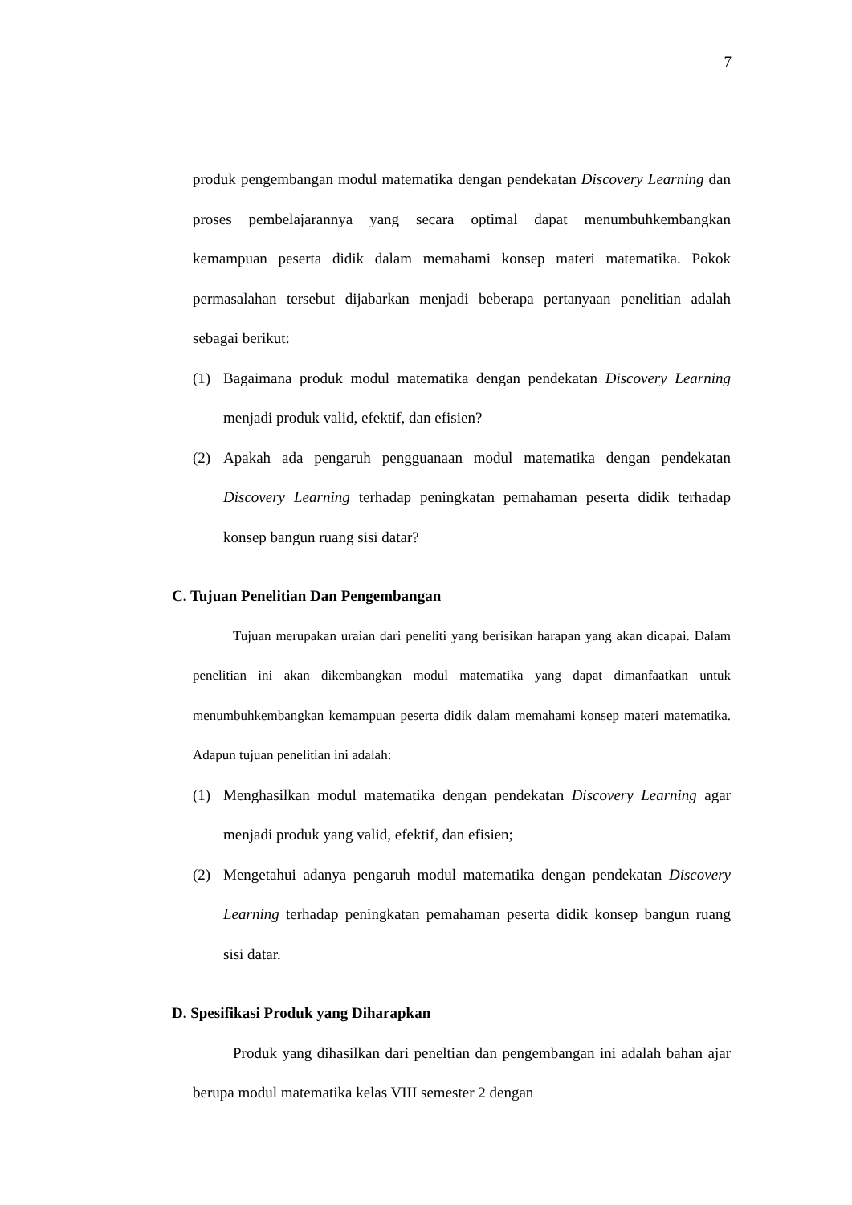7
produk pengembangan modul matematika dengan pendekatan Discovery Learning dan proses pembelajarannya yang secara optimal dapat menumbuhkembangkan kemampuan peserta didik dalam memahami konsep materi matematika. Pokok permasalahan tersebut dijabarkan menjadi beberapa pertanyaan penelitian adalah sebagai berikut:
(1) Bagaimana produk modul matematika dengan pendekatan Discovery Learning menjadi produk valid, efektif, dan efisien?
(2) Apakah ada pengaruh pengguanaan modul matematika dengan pendekatan Discovery Learning terhadap peningkatan pemahaman peserta didik terhadap konsep bangun ruang sisi datar?
C. Tujuan Penelitian Dan Pengembangan
Tujuan merupakan uraian dari peneliti yang berisikan harapan yang akan dicapai. Dalam penelitian ini akan dikembangkan modul matematika yang dapat dimanfaatkan untuk menumbuhkembangkan kemampuan peserta didik dalam memahami konsep materi matematika. Adapun tujuan penelitian ini adalah:
(1) Menghasilkan modul matematika dengan pendekatan Discovery Learning agar menjadi produk yang valid, efektif, dan efisien;
(2) Mengetahui adanya pengaruh modul matematika dengan pendekatan Discovery Learning terhadap peningkatan pemahaman peserta didik konsep bangun ruang sisi datar.
D. Spesifikasi Produk yang Diharapkan
Produk yang dihasilkan dari peneltian dan pengembangan ini adalah bahan ajar berupa modul matematika kelas VIII semester 2 dengan